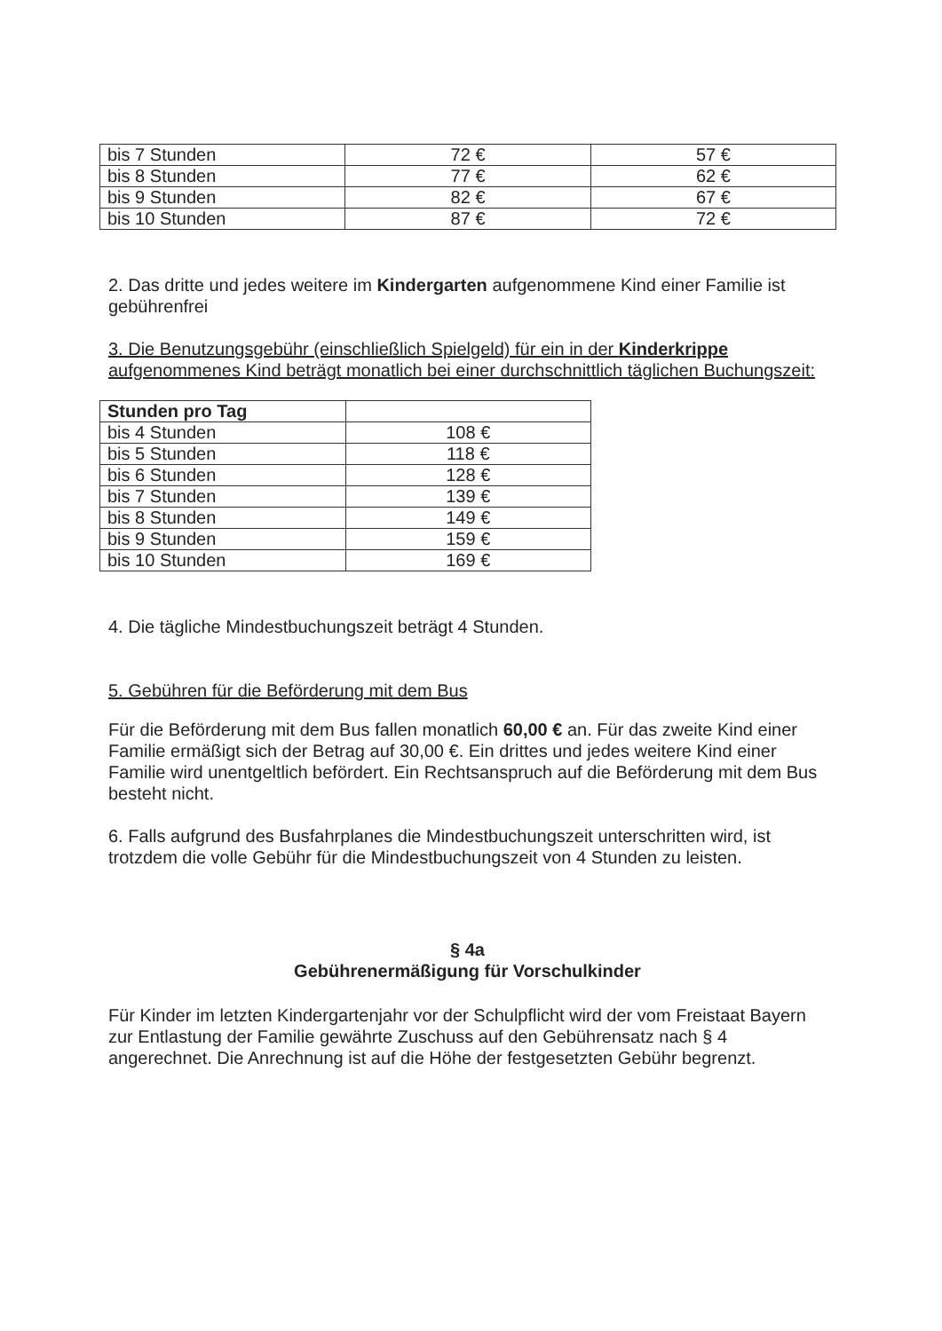| bis 7 Stunden | 72 € | 57 € |
| bis 8 Stunden | 77 € | 62 € |
| bis 9 Stunden | 82 € | 67 € |
| bis 10 Stunden | 87 € | 72 € |
2. Das dritte und jedes weitere im Kindergarten aufgenommene Kind einer Familie ist gebührenfrei
3. Die Benutzungsgebühr (einschließlich Spielgeld) für ein in der Kinderkrippe aufgenommenes Kind beträgt monatlich bei einer durchschnittlich täglichen Buchungszeit:
| Stunden pro Tag | |
| bis 4 Stunden | 108 € |
| bis 5 Stunden | 118 € |
| bis 6 Stunden | 128 € |
| bis 7 Stunden | 139 € |
| bis 8 Stunden | 149 € |
| bis 9 Stunden | 159 € |
| bis 10 Stunden | 169 € |
4. Die tägliche Mindestbuchungszeit beträgt 4 Stunden.
5. Gebühren für die Beförderung mit dem Bus
Für die Beförderung mit dem Bus fallen monatlich 60,00 € an. Für das zweite Kind einer Familie ermäßigt sich der Betrag auf 30,00 €. Ein drittes und jedes weitere Kind einer Familie wird unentgeltlich befördert. Ein Rechtsanspruch auf die Beförderung mit dem Bus besteht nicht.
6. Falls aufgrund des Busfahrplanes die Mindestbuchungszeit unterschritten wird, ist trotzdem die volle Gebühr für die Mindestbuchungszeit von 4 Stunden zu leisten.
§ 4a
Gebührenermäßigung für Vorschulkinder
Für Kinder im letzten Kindergartenjahr vor der Schulpflicht wird der vom Freistaat Bayern zur Entlastung der Familie gewährte Zuschuss auf den Gebührensatz nach § 4 angerechnet. Die Anrechnung ist auf die Höhe der festgesetzten Gebühr begrenzt.